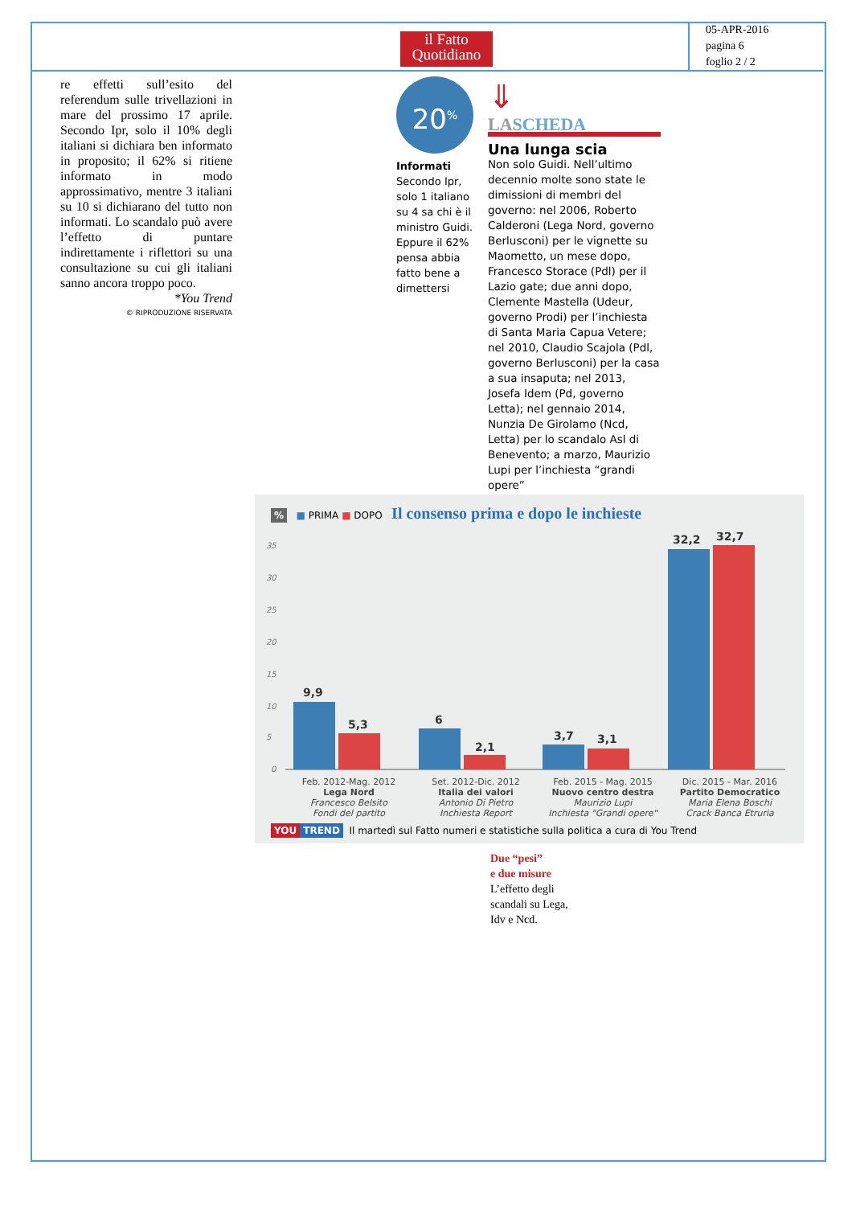il Fatto
Quotidiano
05-APR-2016
pagina 6
foglio 2 / 2
re effetti sull’esito del referendum sulle trivellazioni in mare del prossimo 17 aprile. Secondo Ipr, solo il 10% degli italiani si dichiara ben informato in proposito; il 62% si ritiene informato in modo approssimativo, mentre 3 italiani su 10 si dichiarano del tutto non informati. Lo scandalo può avere l’effetto di puntare indirettamente i riflettori su una consultazione su cui gli italiani sanno ancora troppo poco.
*You Trend
© RIPRODUZIONE RISERVATA
20<sup>%</sup>
Informati
Secondo Ipr, solo 1 italiano su 4 sa chi è il ministro Guidi. Eppure il 62% pensa abbia fatto bene a dimettersi
⇓
LASCHEDA
Una lunga scia
Non solo Guidi. Nell’ultimo decennio molte sono state le dimissioni di membri del governo: nel 2006, Roberto Calderoni (Lega Nord, governo Berlusconi) per le vignette su Maometto, un mese dopo, Francesco Storace (Pdl) per il Lazio gate; due anni dopo, Clemente Mastella (Udeur, governo Prodi) per l’inchiesta di Santa Maria Capua Vetere; nel 2010, Claudio Scajola (Pdl, governo Berlusconi) per la casa a sua insaputa; nel 2013, Josefa Idem (Pd, governo Letta); nel gennaio 2014, Nunzia De Girolamo (Ncd, Letta) per lo scandalo Asl di Benevento; a marzo, Maurizio Lupi per l’inchiesta “grandi opere”
% ■ PRIMA ■ DOPO Il consenso prima e dopo le inchieste
35
30
25
20
15
10
5
0
9,9
5,3
6
2,1
3,7
3,1
32,2
32,7
Feb. 2012-Mag. 2012
Lega Nord
Francesco Belsito
Fondi del partito
Set. 2012-Dic. 2012
Italia dei valori
Antonio Di Pietro
Inchiesta Report
Feb. 2015 - Mag. 2015
Nuovo centro destra
Maurizio Lupi
Inchiesta "Grandi opere"
Dic. 2015 - Mar. 2016
Partito Democratico
Maria Elena Boschi
Crack Banca Etruria
YOU TREND Il martedì sul Fatto numeri e statistiche sulla politica a cura di You Trend
Due “pesi”
e due misure
L’effetto degli scandali su Lega, Idv e Ncd.